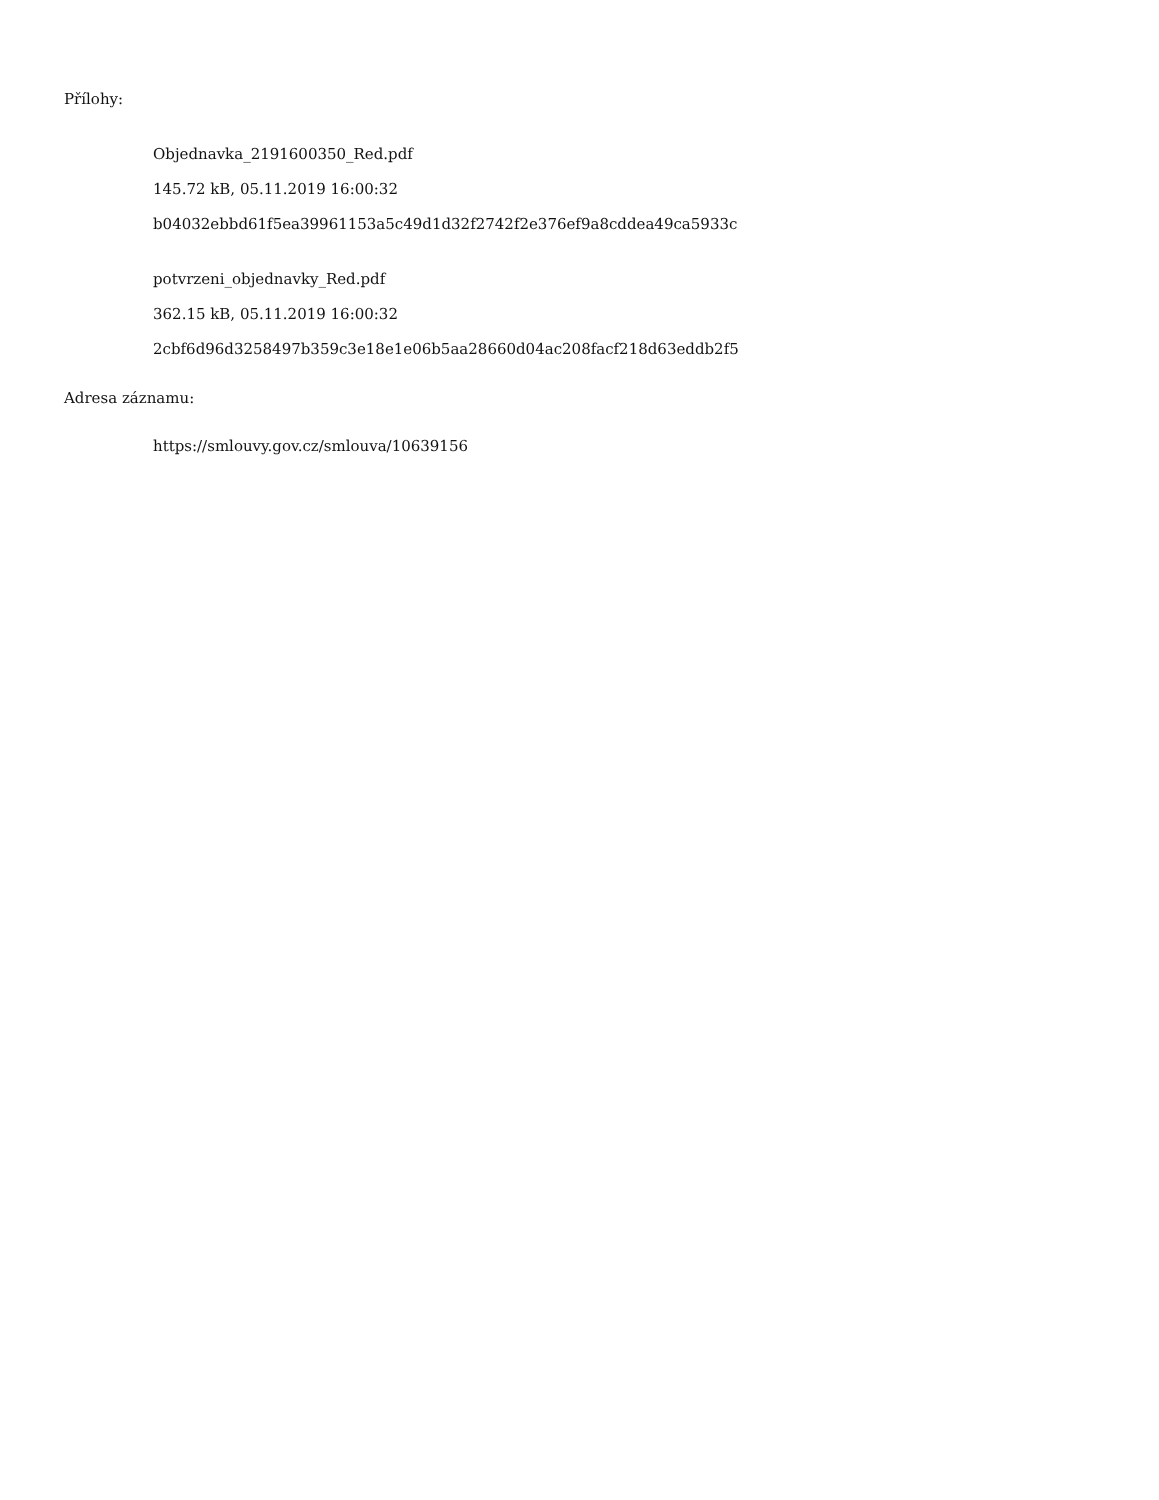Přílohy:
Objednavka_2191600350_Red.pdf
145.72 kB, 05.11.2019 16:00:32
b04032ebbd61f5ea39961153a5c49d1d32f2742f2e376ef9a8cddea49ca5933c
potvrzeni_objednavky_Red.pdf
362.15 kB, 05.11.2019 16:00:32
2cbf6d96d3258497b359c3e18e1e06b5aa28660d04ac208facf218d63eddb2f5
Adresa záznamu:
https://smlouvy.gov.cz/smlouva/10639156